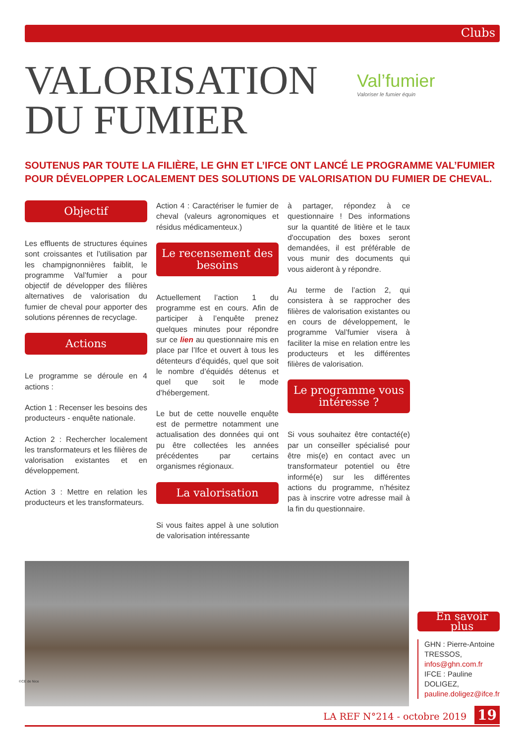Clubs
VALORISATION DU FUMIER
Val’fumier
Valoriser le fumier équin
SOUTENUS PAR TOUTE LA FILIÈRE, LE GHN ET L’IFCE ONT LANCÉ LE PROGRAMME VAL’FUMIER POUR DÉVELOPPER LOCALEMENT DES SOLUTIONS DE VALORISATION DU FUMIER DE CHEVAL.
Objectif
Les effluents de structures équines sont croissantes et l’utilisation par les champignonnières faiblit, le programme Val’fumier a pour objectif de développer des filières alternatives de valorisation du fumier de cheval pour apporter des solutions pérennes de recyclage.
Actions
Le programme se déroule en 4 actions :
Action 1 : Recenser les besoins des producteurs - enquête nationale.
Action 2 : Rechercher localement les transformateurs et les filières de valorisation existantes et en développement.
Action 3 : Mettre en relation les producteurs et les transformateurs.
Action 4 : Caractériser le fumier de cheval (valeurs agronomiques et résidus médicamenteux.)
Le recensement des besoins
Actuellement l’action 1 du programme est en cours. Afin de participer à l’enquête prenez quelques minutes pour répondre sur ce lien au questionnaire mis en place par l’Ifce et ouvert à tous les détenteurs d’équidés, quel que soit le nombre d’équidés détenus et quel que soit le mode d’hébergement.
Le but de cette nouvelle enquête est de permettre notamment une actualisation des données qui ont pu être collectées les années précédentes par certains organismes régionaux.
La valorisation
Si vous faites appel à une solution de valorisation intéressante
à partager, répondez à ce questionnaire ! Des informations sur la quantité de litière et le taux d'occupation des boxes seront demandées, il est préférable de vous munir des documents qui vous aideront à y répondre.
Au terme de l’action 2, qui consistera à se rapprocher des filières de valorisation existantes ou en cours de développement, le programme Val’fumier visera à faciliter la mise en relation entre les producteurs et les différentes filières de valorisation.
Le programme vous intéresse ?
Si vous souhaitez être contacté(e) par un conseiller spécialisé pour être mis(e) en contact avec un transformateur potentiel ou être informé(e) sur les différentes actions du programme, n’hésitez pas à inscrire votre adresse mail à la fin du questionnaire.
En savoir plus
GHN : Pierre-Antoine TRESSOS, infos@ghn.com.fr
IFCE : Pauline DOLIGEZ, pauline.doligez@ifce.fr
©CE de Nice
LA REF N°214 - octobre 2019 19